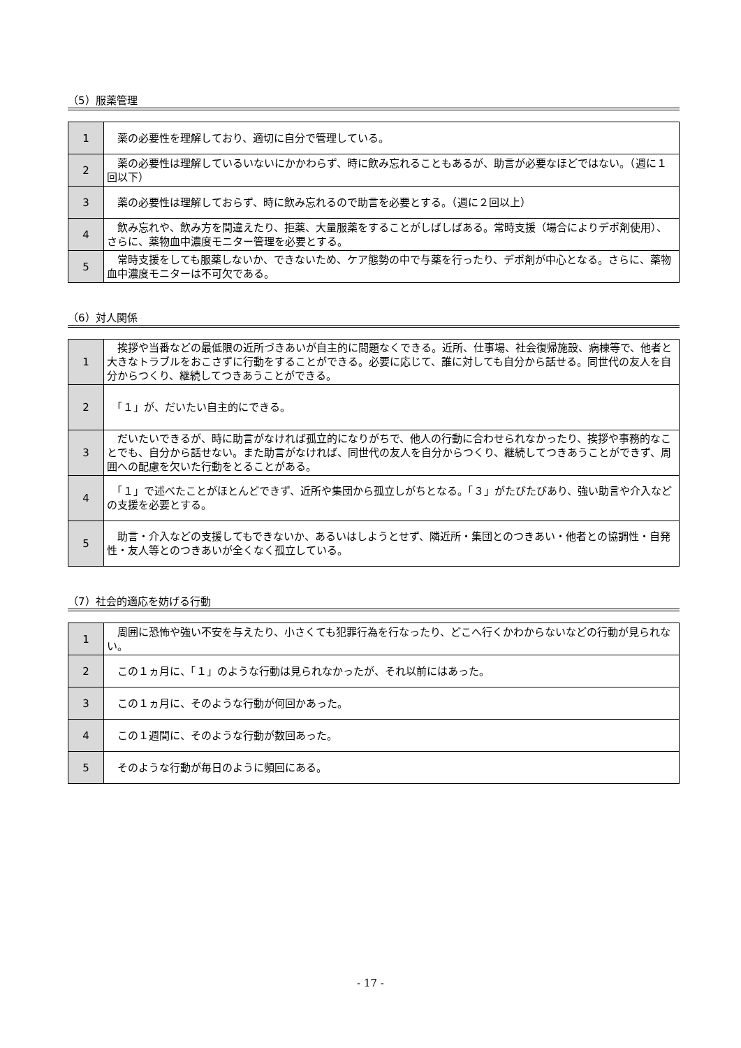（5）服薬管理
| 1 | 薬の必要性を理解しており、適切に自分で管理している。 |
| 2 | 薬の必要性は理解しているいないにかかわらず、時に飲み忘れることもあるが、助言が必要なほどではない。（週に１回以下） |
| 3 | 薬の必要性は理解しておらず、時に飲み忘れるので助言を必要とする。（週に２回以上） |
| 4 | 飲み忘れや、飲み方を間違えたり、拒薬、大量服薬をすることがしばしばある。常時支援（場合によりデポ剤使用）、さらに、薬物血中濃度モニター管理を必要とする。 |
| 5 | 常時支援をしても服薬しないか、できないため、ケア態勢の中で与薬を行ったり、デポ剤が中心となる。さらに、薬物血中濃度モニターは不可欠である。 |
（6）対人関係
| 1 | 挨拶や当番などの最低限の近所づきあいが自主的に問題なくできる。近所、仕事場、社会復帰施設、病棟等で、他者と大きなトラブルをおこさずに行動をすることができる。必要に応じて、誰に対しても自分から話せる。同世代の友人を自分からつくり、継続してつきあうことができる。 |
| 2 | 「１」が、だいたい自主的にできる。 |
| 3 | だいたいできるが、時に助言がなければ孤立的になりがちで、他人の行動に合わせられなかったり、挨拶や事務的なことでも、自分から話せない。また助言がなければ、同世代の友人を自分からつくり、継続してつきあうことができず、周囲への配慮を欠いた行動をとることがある。 |
| 4 | 「１」で述べたことがほとんどできず、近所や集団から孤立しがちとなる。「３」がたびたびあり、強い助言や介入などの支援を必要とする。 |
| 5 | 助言・介入などの支援してもできないか、あるいはしようとせず、隣近所・集団とのつきあい・他者との協調性・自発性・友人等とのつきあいが全くなく孤立している。 |
（7）社会的適応を妨げる行動
| 1 | 周囲に恐怖や強い不安を与えたり、小さくても犯罪行為を行なったり、どこへ行くかわからないなどの行動が見られない。 |
| 2 | この１ヵ月に、「１」のような行動は見られなかったが、それ以前にはあった。 |
| 3 | この１ヵ月に、そのような行動が何回かあった。 |
| 4 | この１週間に、そのような行動が数回あった。 |
| 5 | そのような行動が毎日のように頻回にある。 |
- 17 -